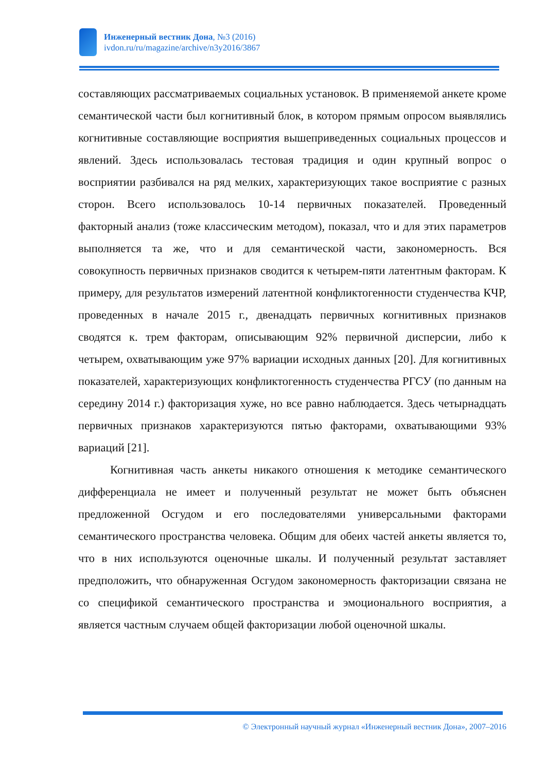Инженерный вестник Дона, №3 (2016)
ivdon.ru/ru/magazine/archive/n3y2016/3867
составляющих рассматриваемых социальных установок. В применяемой анкете кроме семантической части был когнитивный блок, в котором прямым опросом выявлялись когнитивные составляющие восприятия вышеприведенных социальных процессов и явлений. Здесь использовалась тестовая традиция и один крупный вопрос о восприятии разбивался на ряд мелких, характеризующих такое восприятие с разных сторон. Всего использовалось 10-14 первичных показателей. Проведенный факторный анализ (тоже классическим методом), показал, что и для этих параметров выполняется та же, что и для семантической части, закономерность. Вся совокупность первичных признаков сводится к четырем-пяти латентным факторам. К примеру, для результатов измерений латентной конфликтогенности студенчества КЧР, проведенных в начале 2015 г., двенадцать первичных когнитивных признаков сводятся к. трем факторам, описывающим 92% первичной дисперсии, либо к четырем, охватывающим уже 97% вариации исходных данных [20]. Для когнитивных показателей, характеризующих конфликтогенность студенчества РГСУ (по данным на середину 2014 г.) факторизация хуже, но все равно наблюдается. Здесь четырнадцать первичных признаков характеризуются пятью факторами, охватывающими 93% вариаций [21].
Когнитивная часть анкеты никакого отношения к методике семантического дифференциала не имеет и полученный результат не может быть объяснен предложенной Осгудом и его последователями универсальными факторами семантического пространства человека. Общим для обеих частей анкеты является то, что в них используются оценочные шкалы. И полученный результат заставляет предположить, что обнаруженная Осгудом закономерность факторизации связана не со спецификой семантического пространства и эмоционального восприятия, а является частным случаем общей факторизации любой оценочной шкалы.
© Электронный научный журнал «Инженерный вестник Дона», 2007–2016